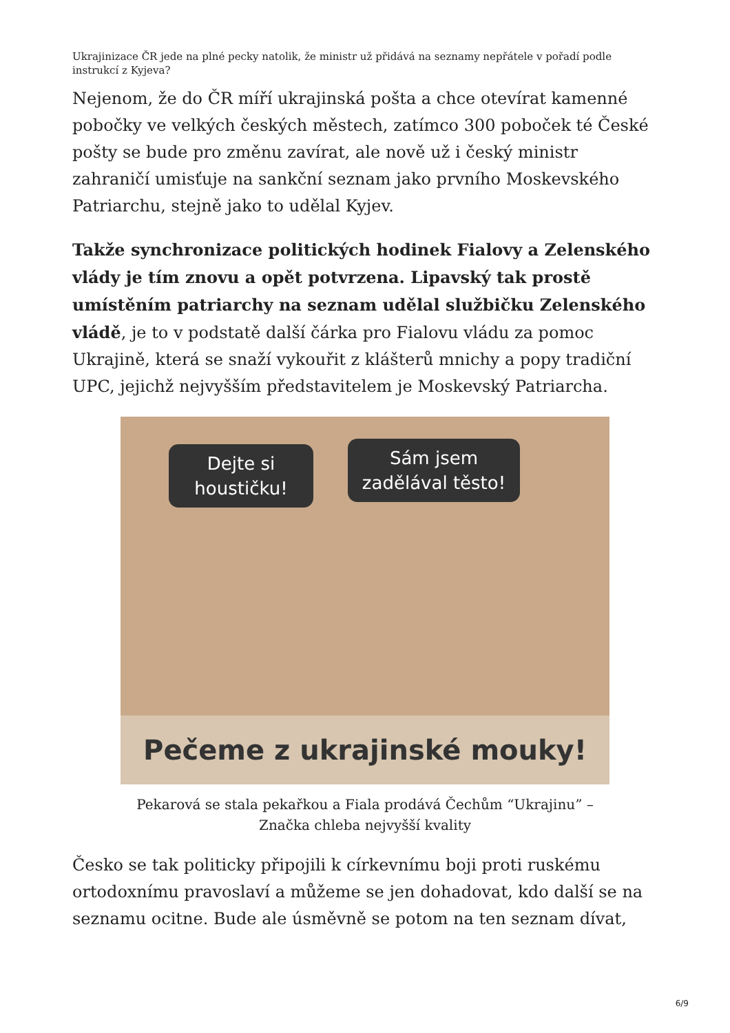Ukrajinizace ČR jede na plné pecky natolik, že ministr už přidává na seznamy nepřátele v pořadí podle instrukcí z Kyjeva?
Nejenom, že do ČR míří ukrajinská pošta a chce otevírat kamenné pobočky ve velkých českých městech, zatímco 300 poboček té České pošty se bude pro změnu zavírat, ale nově už i český ministr zahraničí umisťuje na sankční seznam jako prvního Moskevského Patriarchu, stejně jako to udělal Kyjev.
Takže synchronizace politických hodinek Fialovy a Zelenského vlády je tím znovu a opět potvrzena. Lipavský tak prostě umístěním patriarchy na seznam udělal službičku Zelenského vládě, je to v podstatě další čárka pro Fialovu vládu za pomoc Ukrajině, která se snaží vykouřit z klášterů mnichy a popy tradiční UPC, jejichž nejvyšším představitelem je Moskevský Patriarcha.
Dejte si houstičku!
Sám jsem zadělával těsto!
Pečeme z ukrajinské mouky!
Pekarová se stala pekařkou a Fiala prodává Čechům “Ukrajinu” –
Značka chleba nejvyšší kvality
Česko se tak politicky připojili k církevnímu boji proti ruskému ortodoxnímu pravoslaví a můžeme se jen dohadovat, kdo další se na seznamu ocitne. Bude ale úsměvně se potom na ten seznam dívat,
6/9